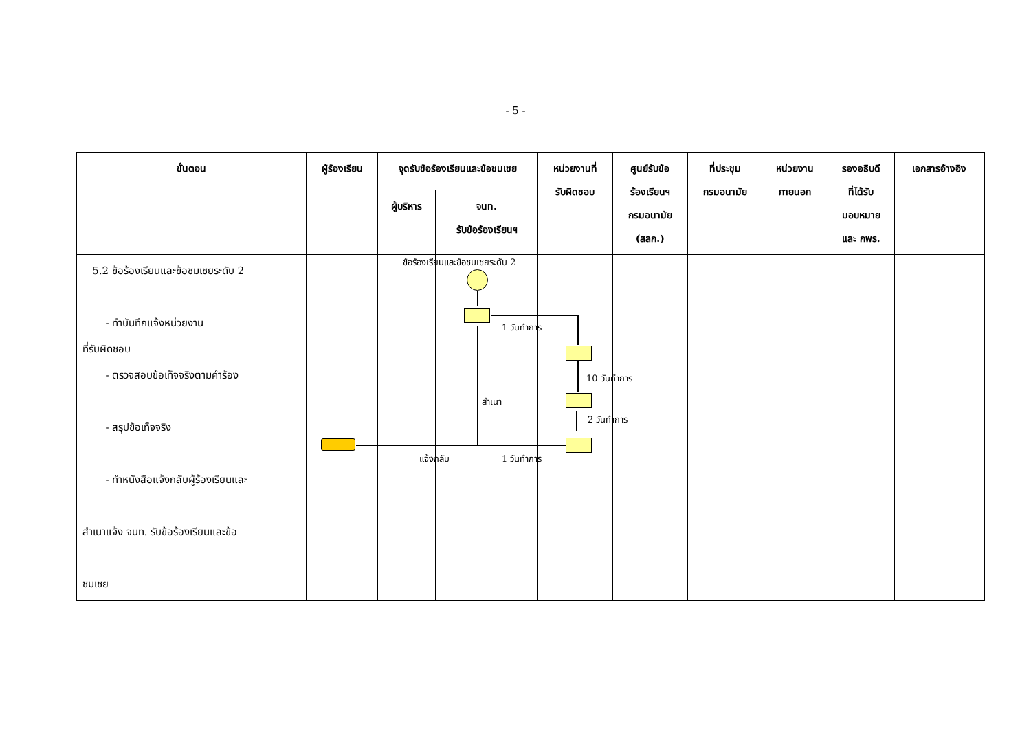- 5 -
| ขั้นตอน | ผู้ร้องเรียน | จุดรับข้อร้องเรียนและข้อชมเชย | | หน่วยงานที่ รับผิดชอบ | ศูนย์รับข้อ ร้องเรียนฯ กรมอนามัย (สลก.) | ที่ประชุม กรมอนามัย | หน่วยงาน ภายนอก | รองอธิบดี ที่ได้รับ มอบหมาย และ กพร. | เอกสารอ้างอิง |
| --- | --- | --- | --- | --- | --- | --- | --- | --- | --- |
| | | ผู้บริหาร | จนท. รับข้อร้องเรียนฯ | | | | | | |
| 5.2 ข้อร้องเรียนและข้อชมเชยระดับ 2 - ทำบันทึกแจ้งหน่วยงาน ที่รับผิดชอบ - ตรวจสอบข้อเท็จจริงตามคำร้อง - สรุปข้อเท็จจริง - ทำหนังสือแจ้งกลับผู้ร้องเรียนและ สำเนาแจ้ง จนท. รับข้อร้องเรียนและข้อ ชมเชย | | | | | | | | | |
ข้อร้องเรียนและข้อชมเชยระดับ 2
1 วันทำการ
10 วันทำการ
2 วันทำการ
สำเนา
แจ้งกลับ 1 วันทำการ